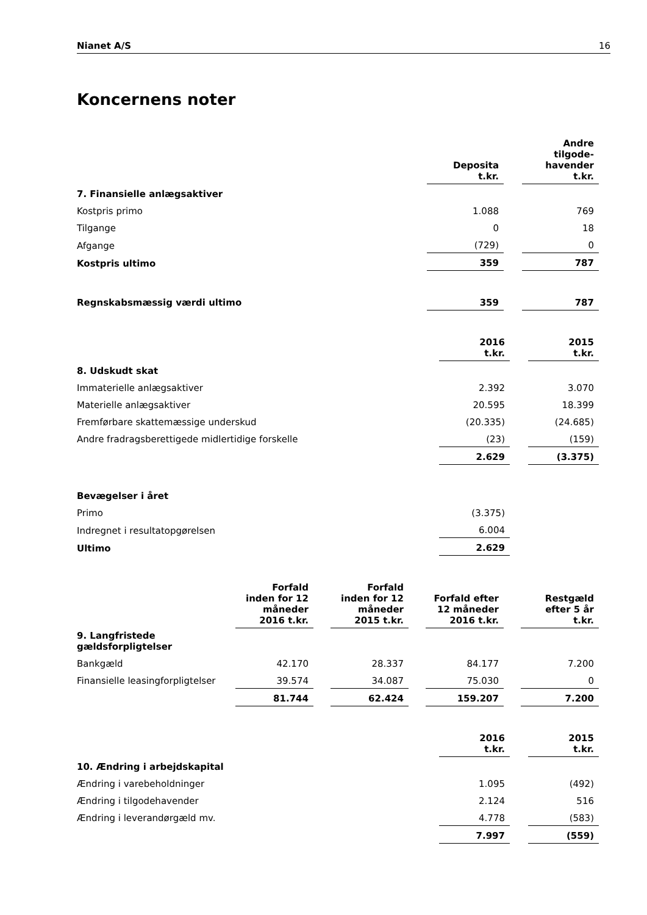Nianet A/S 16
Koncernens noter
| | Deposita t.kr. | | Andre tilgode- havender t.kr. |
| --- | --- | --- | --- |
| 7. Finansielle anlægsaktiver | | | |
| Kostpris primo | 1.088 | | 769 |
| Tilgange | 0 | | 18 |
| Afgange | (729) | | 0 |
| Kostpris ultimo | 359 | | 787 |
| Regnskabsmæssig værdi ultimo | 359 | | 787 |
| | 2016 t.kr. | | 2015 t.kr. |
| --- | --- | --- | --- |
| 8. Udskudt skat | | | |
| Immaterielle anlægsaktiver | 2.392 | | 3.070 |
| Materielle anlægsaktiver | 20.595 | | 18.399 |
| Fremførbare skattemæssige underskud | (20.335) | | (24.685) |
| Andre fradragsberettigede midlertidige forskelle | (23) | | (159) |
| | 2.629 | | (3.375) |
| Bevægelser i året | | | |
| Primo | (3.375) | | |
| Indregnet i resultatopgørelsen | 6.004 | | |
| Ultimo | 2.629 | | |
| | Forfald inden for 12 måneder 2016 t.kr. | | Forfald inden for 12 måneder 2015 t.kr. | | Forfald efter 12 måneder 2016 t.kr. | | Restgæld efter 5 år t.kr. |
| --- | --- | --- | --- | --- | --- | --- | --- |
| 9. Langfristede gældsforpligtelser | | | | | | | |
| Bankgæld | 42.170 | | 28.337 | | 84.177 | | 7.200 |
| Finansielle leasingforpligtelser | 39.574 | | 34.087 | | 75.030 | | 0 |
| | 81.744 | | 62.424 | | 159.207 | | 7.200 |
| | 2016 t.kr. | | 2015 t.kr. |
| --- | --- | --- | --- |
| 10. Ændring i arbejdskapital | | | |
| Ændring i varebeholdninger | 1.095 | | (492) |
| Ændring i tilgodehavender | 2.124 | | 516 |
| Ændring i leverandørgæld mv. | 4.778 | | (583) |
| | 7.997 | | (559) |